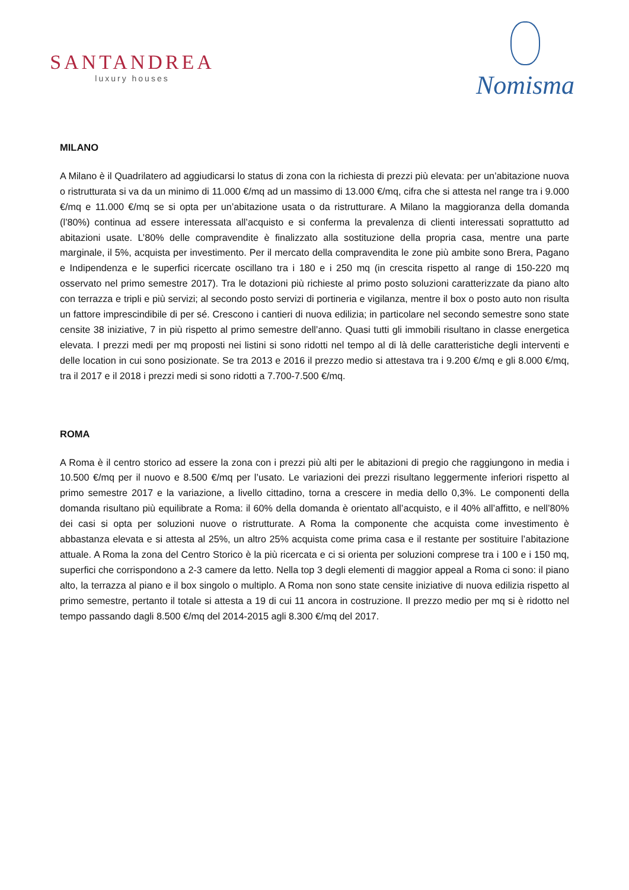SANTANDREA
luxury houses
Nomisma
MILANO
A Milano è il Quadrilatero ad aggiudicarsi lo status di zona con la richiesta di prezzi più elevata: per un’abitazione nuova o ristrutturata si va da un minimo di 11.000 €/mq ad un massimo di 13.000 €/mq, cifra che si attesta nel range tra i 9.000 €/mq e 11.000 €/mq se si opta per un’abitazione usata o da ristrutturare. A Milano la maggioranza della domanda (l’80%) continua ad essere interessata all’acquisto e si conferma la prevalenza di clienti interessati soprattutto ad abitazioni usate. L’80% delle compravendite è finalizzato alla sostituzione della propria casa, mentre una parte marginale, il 5%, acquista per investimento. Per il mercato della compravendita le zone più ambite sono Brera, Pagano e Indipendenza e le superfici ricercate oscillano tra i 180 e i 250 mq (in crescita rispetto al range di 150-220 mq osservato nel primo semestre 2017). Tra le dotazioni più richieste al primo posto soluzioni caratterizzate da piano alto con terrazza e tripli e più servizi; al secondo posto servizi di portineria e vigilanza, mentre il box o posto auto non risulta un fattore imprescindibile di per sé. Crescono i cantieri di nuova edilizia; in particolare nel secondo semestre sono state censite 38 iniziative, 7 in più rispetto al primo semestre dell’anno. Quasi tutti gli immobili risultano in classe energetica elevata. I prezzi medi per mq proposti nei listini si sono ridotti nel tempo al di là delle caratteristiche degli interventi e delle location in cui sono posizionate. Se tra 2013 e 2016 il prezzo medio si attestava tra i 9.200 €/mq e gli 8.000 €/mq, tra il 2017 e il 2018 i prezzi medi si sono ridotti a 7.700-7.500 €/mq.
ROMA
A Roma è il centro storico ad essere la zona con i prezzi più alti per le abitazioni di pregio che raggiungono in media i 10.500 €/mq per il nuovo e 8.500 €/mq per l’usato. Le variazioni dei prezzi risultano leggermente inferiori rispetto al primo semestre 2017 e la variazione, a livello cittadino, torna a crescere in media dello 0,3%. Le componenti della domanda risultano più equilibrate a Roma: il 60% della domanda è orientato all’acquisto, e il 40% all’affitto, e nell’80% dei casi si opta per soluzioni nuove o ristrutturate. A Roma la componente che acquista come investimento è abbastanza elevata e si attesta al 25%, un altro 25% acquista come prima casa e il restante per sostituire l’abitazione attuale. A Roma la zona del Centro Storico è la più ricercata e ci si orienta per soluzioni comprese tra i 100 e i 150 mq, superfici che corrispondono a 2-3 camere da letto. Nella top 3 degli elementi di maggior appeal a Roma ci sono: il piano alto, la terrazza al piano e il box singolo o multiplo. A Roma non sono state censite iniziative di nuova edilizia rispetto al primo semestre, pertanto il totale si attesta a 19 di cui 11 ancora in costruzione. Il prezzo medio per mq si è ridotto nel tempo passando dagli 8.500 €/mq del 2014-2015 agli 8.300 €/mq del 2017.